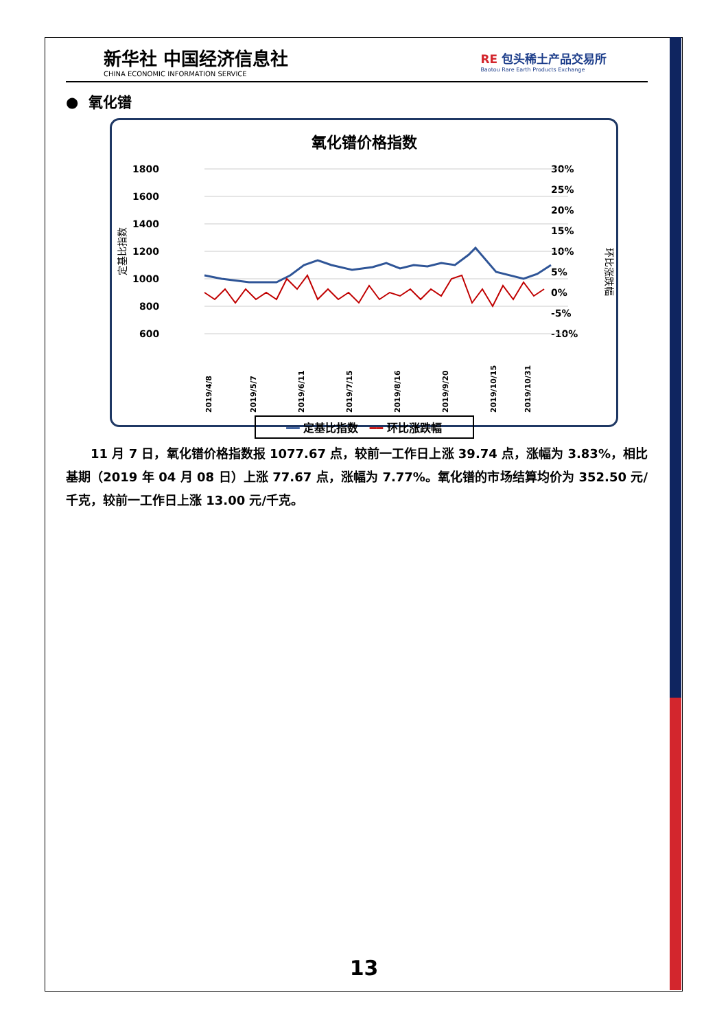新华社 中国经济信息社
CHINA ECONOMIC INFORMATION SERVICE
RE 包头稀土产品交易所
Baotou Rare Earth Products Exchange
● 氧化镨
氧化镨价格指数
1800
1600
1400
1200
1000
800
600
30%
25%
20%
15%
10%
5%
0%
-5%
-10%
定基比指数
环比涨跌幅
2019/4/8
2019/5/7
2019/6/11
2019/7/15
2019/8/16
2019/9/20
2019/10/15
2019/10/31
━━ 定基比指数 ━━ 环比涨跌幅
11 月 7 日，氧化镨价格指数报 1077.67 点，较前一工作日上涨 39.74 点，涨幅为 3.83%，相比基期（2019 年 04 月 08 日）上涨 77.67 点，涨幅为 7.77%。氧化镨的市场结算均价为 352.50 元/千克，较前一工作日上涨 13.00 元/千克。
13